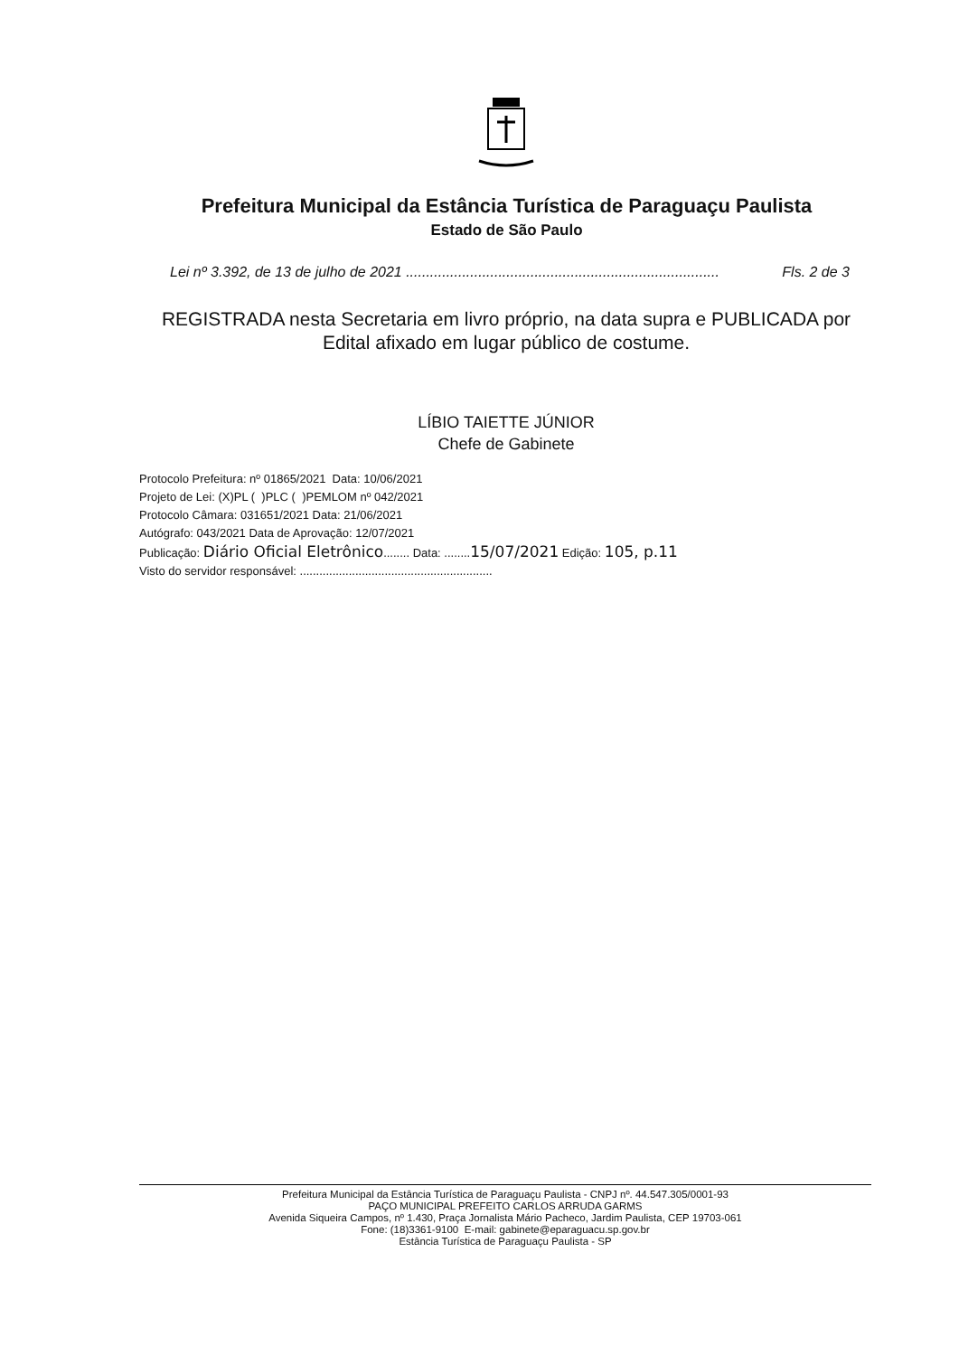Prefeitura Municipal da Estância Turística de Paraguaçu Paulista
Estado de São Paulo
Lei nº 3.392, de 13 de julho de 2021 .............................................................................. Fls. 2 de 3
REGISTRADA nesta Secretaria em livro próprio, na data supra e PUBLICADA por Edital afixado em lugar público de costume.
LÍBIO TAIETTE JÚNIOR
Chefe de Gabinete
Protocolo Prefeitura: nº 01865/2021 Data: 10/06/2021
Projeto de Lei: (X)PL ( )PLC ( )PEMLOM nº 042/2021
Protocolo Câmara: 031651/2021 Data: 21/06/2021
Autógrafo: 043/2021 Data de Aprovação: 12/07/2021
Publicação: Diário Oficial Eletrônico........ Data: ........15/07/2021 Edição: 105, p.11
Visto do servidor responsável: ...........................................................
Prefeitura Municipal da Estância Turística de Paraguaçu Paulista - CNPJ nº. 44.547.305/0001-93
PAÇO MUNICIPAL PREFEITO CARLOS ARRUDA GARMS
Avenida Siqueira Campos, nº 1.430, Praça Jornalista Mário Pacheco, Jardim Paulista, CEP 19703-061
Fone: (18)3361-9100 E-mail: gabinete@eparaguacu.sp.gov.br
Estância Turística de Paraguaçu Paulista - SP